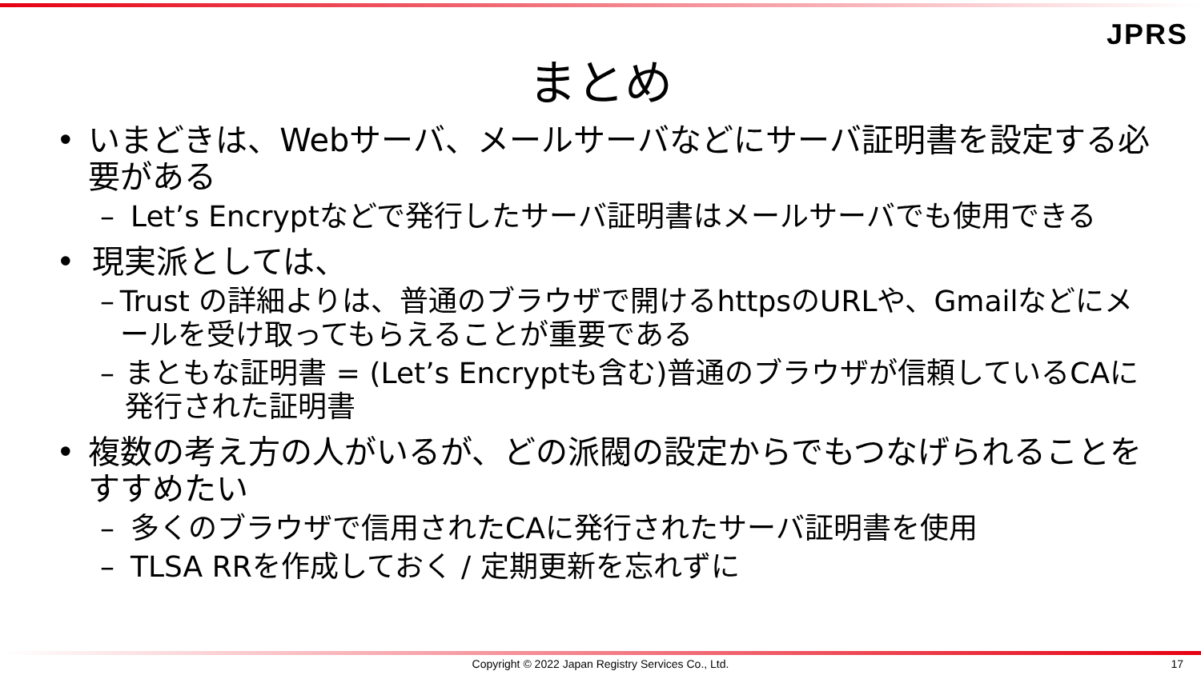JPRS
まとめ
• いまどきは、Webサーバ、メールサーバなどにサーバ証明書を設定する必要がある
– Let’s Encryptなどで発行したサーバ証明書はメールサーバでも使用できる
• 現実派としては、
– Trust の詳細よりは、普通のブラウザで開けるhttpsのURLや、Gmailなどにメールを受け取ってもらえることが重要である
– まともな証明書 = (Let’s Encryptも含む)普通のブラウザが信頼しているCAに発行された証明書
• 複数の考え方の人がいるが、どの派閥の設定からでもつなげられることをすすめたい
– 多くのブラウザで信用されたCAに発行されたサーバ証明書を使用
– TLSA RRを作成しておく / 定期更新を忘れずに
Copyright © 2022 Japan Registry Services Co., Ltd. 17